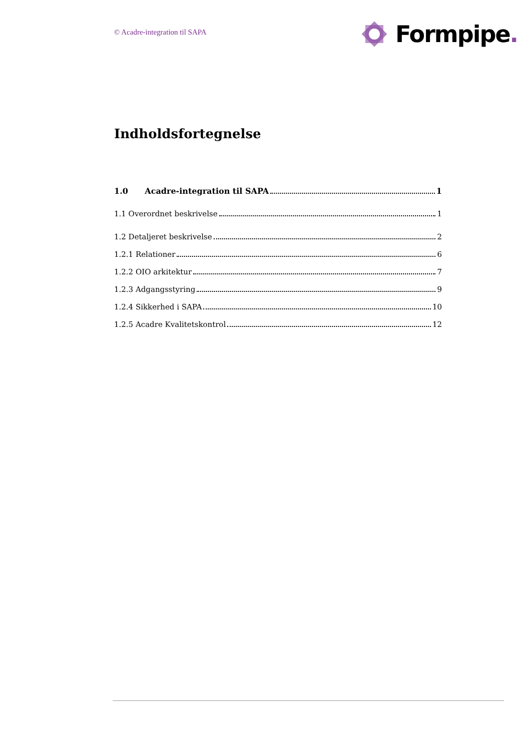© Acadre-integration til SAPA
Formpipe.
Indholdsfortegnelse
1.0 Acadre-integration til SAPA 1
1.1 Overordnet beskrivelse 1
1.2 Detaljeret beskrivelse 2
1.2.1 Relationer 6
1.2.2 OIO arkitektur 7
1.2.3 Adgangsstyring 9
1.2.4 Sikkerhed i SAPA 10
1.2.5 Acadre Kvalitetskontrol 12